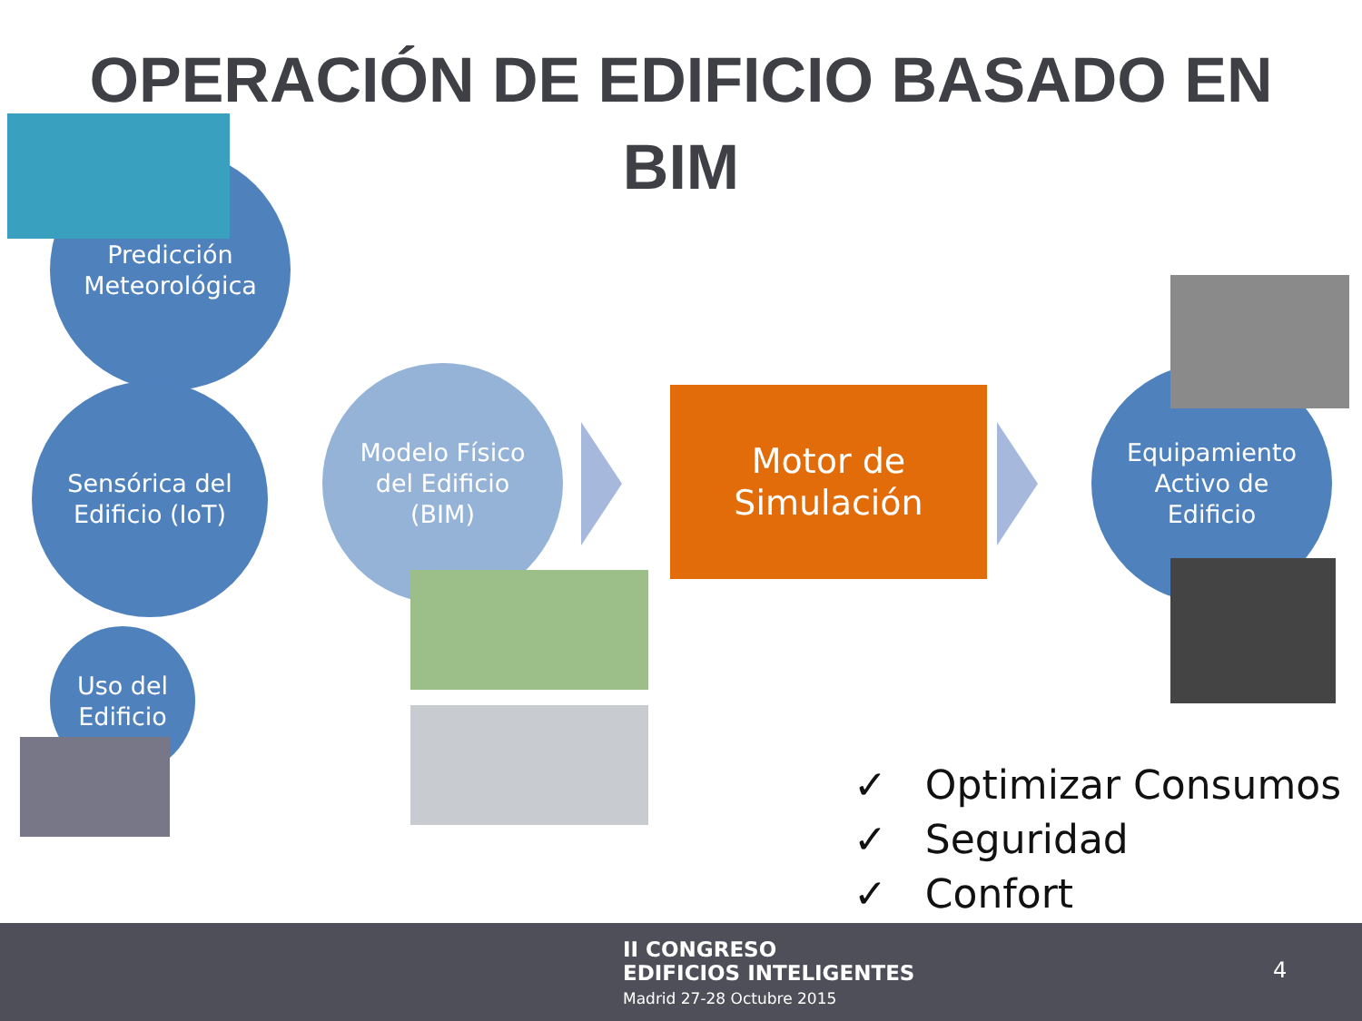OPERACIÓN DE EDIFICIO BASADO EN
BIM
Predicción
Meteorológica
Modelo Físico
del Edificio
(BIM)
Sensórica del
Edificio (IoT)
Uso del
Edificio
Motor de
Simulación
Equipamiento
Activo de
Edificio
✓ Optimizar Consumos
✓ Seguridad
✓ Confort
II CONGRESO
EDIFICIOS INTELIGENTES
Madrid 27-28 Octubre 2015
4